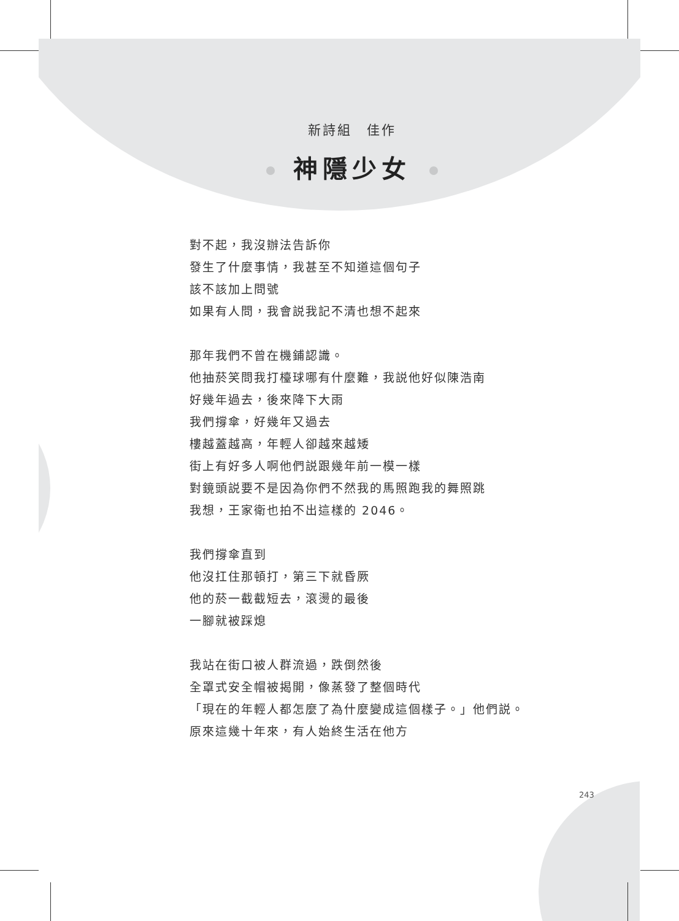新詩組　佳作
神隱少女
對不起，我沒辦法告訴你
發生了什麼事情，我甚至不知道這個句子
該不該加上問號
如果有人問，我會説我記不清也想不起來
那年我們不曾在機鋪認識。
他抽菸笑問我打檯球哪有什麼難，我説他好似陳浩南
好幾年過去，後來降下大雨
我們撐傘，好幾年又過去
樓越蓋越高，年輕人卻越來越矮
街上有好多人啊他們説跟幾年前一模一樣
對鏡頭説要不是因為你們不然我的馬照跑我的舞照跳
我想，王家衛也拍不出這樣的 2046。
我們撐傘直到
他沒扛住那頓打，第三下就昏厥
他的菸一截截短去，滾燙的最後
一腳就被踩熄
我站在街口被人群流過，跌倒然後
全罩式安全帽被揭開，像蒸發了整個時代
「現在的年輕人都怎麼了為什麼變成這個樣子。」他們説。
原來這幾十年來，有人始終生活在他方
243